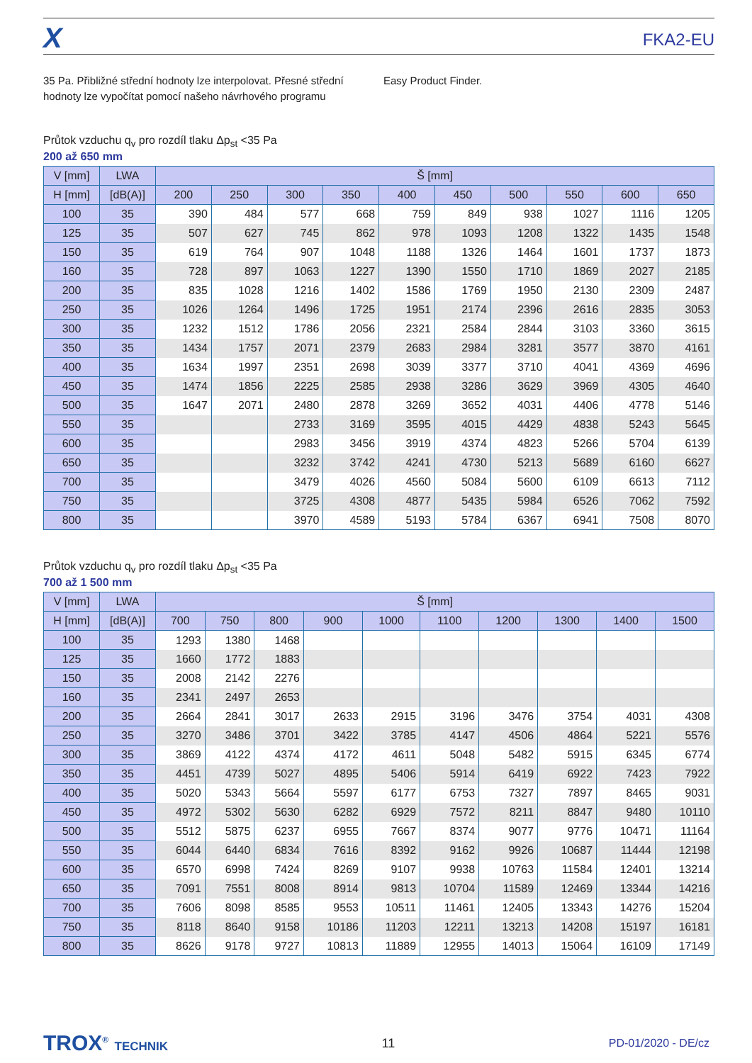X FKA2-EU
35 Pa. Přibližné střední hodnoty lze interpolovat. Přesné střední hodnoty lze vypočítat pomocí našeho návrhového programu
Easy Product Finder.
Průtok vzduchu q<sub>v</sub> pro rozdíl tlaku Δp<sub>st</sub> <35 Pa
200 až 650 mm
| V [mm] | LWA | Š [mm] | | | | | | | | | |
| --- | --- | --- | --- | --- | --- | --- | --- | --- | --- | --- | --- |
| H [mm] | [dB(A)] | 200 | 250 | 300 | 350 | 400 | 450 | 500 | 550 | 600 | 650 |
| 100 | 35 | 390 | 484 | 577 | 668 | 759 | 849 | 938 | 1027 | 1116 | 1205 |
| 125 | 35 | 507 | 627 | 745 | 862 | 978 | 1093 | 1208 | 1322 | 1435 | 1548 |
| 150 | 35 | 619 | 764 | 907 | 1048 | 1188 | 1326 | 1464 | 1601 | 1737 | 1873 |
| 160 | 35 | 728 | 897 | 1063 | 1227 | 1390 | 1550 | 1710 | 1869 | 2027 | 2185 |
| 200 | 35 | 835 | 1028 | 1216 | 1402 | 1586 | 1769 | 1950 | 2130 | 2309 | 2487 |
| 250 | 35 | 1026 | 1264 | 1496 | 1725 | 1951 | 2174 | 2396 | 2616 | 2835 | 3053 |
| 300 | 35 | 1232 | 1512 | 1786 | 2056 | 2321 | 2584 | 2844 | 3103 | 3360 | 3615 |
| 350 | 35 | 1434 | 1757 | 2071 | 2379 | 2683 | 2984 | 3281 | 3577 | 3870 | 4161 |
| 400 | 35 | 1634 | 1997 | 2351 | 2698 | 3039 | 3377 | 3710 | 4041 | 4369 | 4696 |
| 450 | 35 | 1474 | 1856 | 2225 | 2585 | 2938 | 3286 | 3629 | 3969 | 4305 | 4640 |
| 500 | 35 | 1647 | 2071 | 2480 | 2878 | 3269 | 3652 | 4031 | 4406 | 4778 | 5146 |
| 550 | 35 | | | 2733 | 3169 | 3595 | 4015 | 4429 | 4838 | 5243 | 5645 |
| 600 | 35 | | | 2983 | 3456 | 3919 | 4374 | 4823 | 5266 | 5704 | 6139 |
| 650 | 35 | | | 3232 | 3742 | 4241 | 4730 | 5213 | 5689 | 6160 | 6627 |
| 700 | 35 | | | 3479 | 4026 | 4560 | 5084 | 5600 | 6109 | 6613 | 7112 |
| 750 | 35 | | | 3725 | 4308 | 4877 | 5435 | 5984 | 6526 | 7062 | 7592 |
| 800 | 35 | | | 3970 | 4589 | 5193 | 5784 | 6367 | 6941 | 7508 | 8070 |
Průtok vzduchu q<sub>v</sub> pro rozdíl tlaku Δp<sub>st</sub> <35 Pa
700 až 1 500 mm
| V [mm] | LWA | Š [mm] | | | | | | | | | |
| --- | --- | --- | --- | --- | --- | --- | --- | --- | --- | --- | --- |
| H [mm] | [dB(A)] | 700 | 750 | 800 | 900 | 1000 | 1100 | 1200 | 1300 | 1400 | 1500 |
| 100 | 35 | 1293 | 1380 | 1468 | | | | | | | |
| 125 | 35 | 1660 | 1772 | 1883 | | | | | | | |
| 150 | 35 | 2008 | 2142 | 2276 | | | | | | | |
| 160 | 35 | 2341 | 2497 | 2653 | | | | | | | |
| 200 | 35 | 2664 | 2841 | 3017 | 2633 | 2915 | 3196 | 3476 | 3754 | 4031 | 4308 |
| 250 | 35 | 3270 | 3486 | 3701 | 3422 | 3785 | 4147 | 4506 | 4864 | 5221 | 5576 |
| 300 | 35 | 3869 | 4122 | 4374 | 4172 | 4611 | 5048 | 5482 | 5915 | 6345 | 6774 |
| 350 | 35 | 4451 | 4739 | 5027 | 4895 | 5406 | 5914 | 6419 | 6922 | 7423 | 7922 |
| 400 | 35 | 5020 | 5343 | 5664 | 5597 | 6177 | 6753 | 7327 | 7897 | 8465 | 9031 |
| 450 | 35 | 4972 | 5302 | 5630 | 6282 | 6929 | 7572 | 8211 | 8847 | 9480 | 10110 |
| 500 | 35 | 5512 | 5875 | 6237 | 6955 | 7667 | 8374 | 9077 | 9776 | 10471 | 11164 |
| 550 | 35 | 6044 | 6440 | 6834 | 7616 | 8392 | 9162 | 9926 | 10687 | 11444 | 12198 |
| 600 | 35 | 6570 | 6998 | 7424 | 8269 | 9107 | 9938 | 10763 | 11584 | 12401 | 13214 |
| 650 | 35 | 7091 | 7551 | 8008 | 8914 | 9813 | 10704 | 11589 | 12469 | 13344 | 14216 |
| 700 | 35 | 7606 | 8098 | 8585 | 9553 | 10511 | 11461 | 12405 | 13343 | 14276 | 15204 |
| 750 | 35 | 8118 | 8640 | 9158 | 10186 | 11203 | 12211 | 13213 | 14208 | 15197 | 16181 |
| 800 | 35 | 8626 | 9178 | 9727 | 10813 | 11889 | 12955 | 14013 | 15064 | 16109 | 17149 |
TROX<sup>®</sup> TECHNIK 11 PD-01/2020 - DE/cz